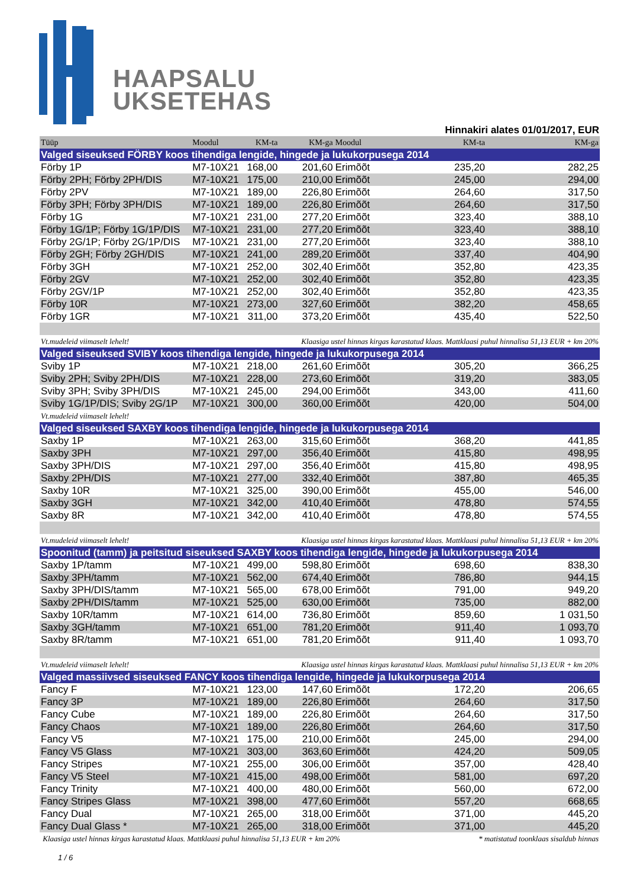HAAPSALU
UKSETEHAS
Hinnakiri alates 01/01/2017, EUR
| Tüüp | Moodul | KM-ta | KM-ga | Moodul | KM-ta | KM-ga |
| --- | --- | --- | --- | --- | --- | --- |
| Valged siseuksed FÖRBY koos tihendiga lengide, hingede ja lukukorpusega 2014 | | | | | | |
| Förby 1P | M7-10X21 | 168,00 | 201,60 | Erimõõt | 235,20 | 282,25 |
| Förby 2PH; Förby 2PH/DIS | M7-10X21 | 175,00 | 210,00 | Erimõõt | 245,00 | 294,00 |
| Förby 2PV | M7-10X21 | 189,00 | 226,80 | Erimõõt | 264,60 | 317,50 |
| Förby 3PH; Förby 3PH/DIS | M7-10X21 | 189,00 | 226,80 | Erimõõt | 264,60 | 317,50 |
| Förby 1G | M7-10X21 | 231,00 | 277,20 | Erimõõt | 323,40 | 388,10 |
| Förby 1G/1P; Förby 1G/1P/DIS | M7-10X21 | 231,00 | 277,20 | Erimõõt | 323,40 | 388,10 |
| Förby 2G/1P; Förby 2G/1P/DIS | M7-10X21 | 231,00 | 277,20 | Erimõõt | 323,40 | 388,10 |
| Förby 2GH; Förby 2GH/DIS | M7-10X21 | 241,00 | 289,20 | Erimõõt | 337,40 | 404,90 |
| Förby 3GH | M7-10X21 | 252,00 | 302,40 | Erimõõt | 352,80 | 423,35 |
| Förby 2GV | M7-10X21 | 252,00 | 302,40 | Erimõõt | 352,80 | 423,35 |
| Förby 2GV/1P | M7-10X21 | 252,00 | 302,40 | Erimõõt | 352,80 | 423,35 |
| Förby 10R | M7-10X21 | 273,00 | 327,60 | Erimõõt | 382,20 | 458,65 |
| Förby 1GR | M7-10X21 | 311,00 | 373,20 | Erimõõt | 435,40 | 522,50 |
| Vt.mudeleid viimaselt lehelt! | | | Klaasiga ustel hinnas kirgas karastatud klaas. Mattklaasi puhul hinnalisa 51,13 EUR + km 20% | | | |
| Valged siseuksed SVIBY koos tihendiga lengide, hingede ja lukukorpusega 2014 | | | | | | |
| Sviby 1P | M7-10X21 | 218,00 | 261,60 | Erimõõt | 305,20 | 366,25 |
| Sviby 2PH; Sviby 2PH/DIS | M7-10X21 | 228,00 | 273,60 | Erimõõt | 319,20 | 383,05 |
| Sviby 3PH; Sviby 3PH/DIS | M7-10X21 | 245,00 | 294,00 | Erimõõt | 343,00 | 411,60 |
| Sviby 1G/1P/DIS; Sviby 2G/1P | M7-10X21 | 300,00 | 360,00 | Erimõõt | 420,00 | 504,00 |
| Vt.mudeleid viimaselt lehelt! | | | | | | |
| Valged siseuksed SAXBY koos tihendiga lengide, hingede ja lukukorpusega 2014 | | | | | | |
| Saxby 1P | M7-10X21 | 263,00 | 315,60 | Erimõõt | 368,20 | 441,85 |
| Saxby 3PH | M7-10X21 | 297,00 | 356,40 | Erimõõt | 415,80 | 498,95 |
| Saxby 3PH/DIS | M7-10X21 | 297,00 | 356,40 | Erimõõt | 415,80 | 498,95 |
| Saxby 2PH/DIS | M7-10X21 | 277,00 | 332,40 | Erimõõt | 387,80 | 465,35 |
| Saxby 10R | M7-10X21 | 325,00 | 390,00 | Erimõõt | 455,00 | 546,00 |
| Saxby 3GH | M7-10X21 | 342,00 | 410,40 | Erimõõt | 478,80 | 574,55 |
| Saxby 8R | M7-10X21 | 342,00 | 410,40 | Erimõõt | 478,80 | 574,55 |
| Vt.mudeleid viimaselt lehelt! | | | Klaasiga ustel hinnas kirgas karastatud klaas. Mattklaasi puhul hinnalisa 51,13 EUR + km 20% | | | |
| Spoonitud (tamm) ja peitsitud siseuksed SAXBY koos tihendiga lengide, hingede ja lukukorpusega 2014 | | | | | | |
| Saxby 1P/tamm | M7-10X21 | 499,00 | 598,80 | Erimõõt | 698,60 | 838,30 |
| Saxby 3PH/tamm | M7-10X21 | 562,00 | 674,40 | Erimõõt | 786,80 | 944,15 |
| Saxby 3PH/DIS/tamm | M7-10X21 | 565,00 | 678,00 | Erimõõt | 791,00 | 949,20 |
| Saxby 2PH/DIS/tamm | M7-10X21 | 525,00 | 630,00 | Erimõõt | 735,00 | 882,00 |
| Saxby 10R/tamm | M7-10X21 | 614,00 | 736,80 | Erimõõt | 859,60 | 1 031,50 |
| Saxby 3GH/tamm | M7-10X21 | 651,00 | 781,20 | Erimõõt | 911,40 | 1 093,70 |
| Saxby 8R/tamm | M7-10X21 | 651,00 | 781,20 | Erimõõt | 911,40 | 1 093,70 |
| Vt.mudeleid viimaselt lehelt! | | | Klaasiga ustel hinnas kirgas karastatud klaas. Mattklaasi puhul hinnalisa 51,13 EUR + km 20% | | | |
| Valged massiivsed siseuksed FANCY koos tihendiga lengide, hingede ja lukukorpusega 2014 | | | | | | |
| Fancy F | M7-10X21 | 123,00 | 147,60 | Erimõõt | 172,20 | 206,65 |
| Fancy 3P | M7-10X21 | 189,00 | 226,80 | Erimõõt | 264,60 | 317,50 |
| Fancy Cube | M7-10X21 | 189,00 | 226,80 | Erimõõt | 264,60 | 317,50 |
| Fancy Chaos | M7-10X21 | 189,00 | 226,80 | Erimõõt | 264,60 | 317,50 |
| Fancy V5 | M7-10X21 | 175,00 | 210,00 | Erimõõt | 245,00 | 294,00 |
| Fancy V5 Glass | M7-10X21 | 303,00 | 363,60 | Erimõõt | 424,20 | 509,05 |
| Fancy Stripes | M7-10X21 | 255,00 | 306,00 | Erimõõt | 357,00 | 428,40 |
| Fancy V5 Steel | M7-10X21 | 415,00 | 498,00 | Erimõõt | 581,00 | 697,20 |
| Fancy Trinity | M7-10X21 | 400,00 | 480,00 | Erimõõt | 560,00 | 672,00 |
| Fancy Stripes Glass | M7-10X21 | 398,00 | 477,60 | Erimõõt | 557,20 | 668,65 |
| Fancy Dual | M7-10X21 | 265,00 | 318,00 | Erimõõt | 371,00 | 445,20 |
| Fancy Dual Glass * | M7-10X21 | 265,00 | 318,00 | Erimõõt | 371,00 | 445,20 |
| Klaasiga ustel hinnas kirgas karastatud klaas. Mattklaasi puhul hinnalisa 51,13 EUR + km 20% | | | | | * matistatud toonklaas sisaldub hinnas | |
1 / 6